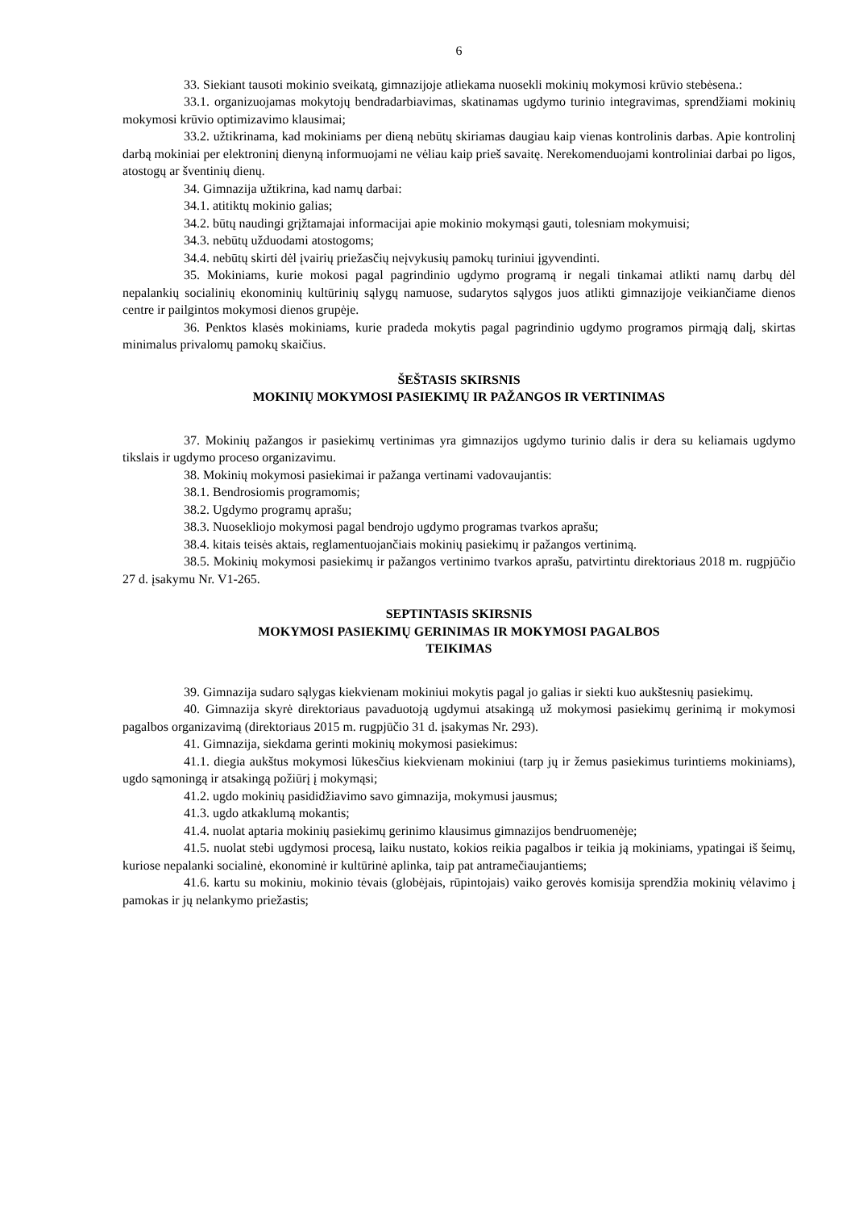6
33. Siekiant tausoti mokinio sveikatą, gimnazijoje atliekama nuosekli mokinių mokymosi krūvio stebėsena.:
33.1. organizuojamas mokytojų bendradarbiavimas, skatinamas ugdymo turinio integravimas, sprendžiami mokinių mokymosi krūvio optimizavimo klausimai;
33.2. užtikrinama, kad mokiniams per dieną nebūtų skiriamas daugiau kaip vienas kontrolinis darbas. Apie kontrolinį darbą mokiniai per elektroninį dienyną informuojami ne vėliau kaip prieš savaitę. Nerekomenduojami kontroliniai darbai po ligos, atostogų ar šventinių dienų.
34. Gimnazija užtikrina, kad namų darbai:
34.1. atitiktų mokinio galias;
34.2. būtų naudingi grįžtamajai informacijai apie mokinio mokymąsi gauti, tolesniam mokymuisi;
34.3. nebūtų užduodami atostogoms;
34.4. nebūtų skirti dėl įvairių priežasčių neįvykusių pamokų turiniui įgyvendinti.
35. Mokiniams, kurie mokosi pagal pagrindinio ugdymo programą ir negali tinkamai atlikti namų darbų dėl nepalankių socialinių ekonominių kultūrinių sąlygų namuose, sudarytos sąlygos juos atlikti gimnazijoje veikiančiame dienos centre ir pailgintos mokymosi dienos grupėje.
36. Penktos klasės mokiniams, kurie pradeda mokytis pagal pagrindinio ugdymo programos pirmąją dalį, skirtas minimalus privalomų pamokų skaičius.
ŠEŠTASIS SKIRSNIS
MOKINIŲ MOKYMOSI PASIEKIMŲ IR PAŽANGOS IR VERTINIMAS
37. Mokinių pažangos ir pasiekimų vertinimas yra gimnazijos ugdymo turinio dalis ir dera su keliamais ugdymo tikslais ir ugdymo proceso organizavimu.
38. Mokinių mokymosi pasiekimai ir pažanga vertinami vadovaujantis:
38.1. Bendrosiomis programomis;
38.2. Ugdymo programų aprašu;
38.3. Nuosekliojo mokymosi pagal bendrojo ugdymo programas tvarkos aprašu;
38.4. kitais teisės aktais, reglamentuojančiais mokinių pasiekimų ir pažangos vertinimą.
38.5. Mokinių mokymosi pasiekimų ir pažangos vertinimo tvarkos aprašu, patvirtintu direktoriaus 2018 m. rugpjūčio 27 d. įsakymu Nr. V1-265.
SEPTINTASIS SKIRSNIS
MOKYMOSI PASIEKIMŲ GERINIMAS IR MOKYMOSI PAGALBOS
TEIKIMAS
39. Gimnazija sudaro sąlygas kiekvienam mokiniui mokytis pagal jo galias ir siekti kuo aukštesnių pasiekimų.
40. Gimnazija skyrė direktoriaus pavaduotoją ugdymui atsakingą už mokymosi pasiekimų gerinimą ir mokymosi pagalbos organizavimą (direktoriaus 2015 m. rugpjūčio 31 d. įsakymas Nr. 293).
41. Gimnazija, siekdama gerinti mokinių mokymosi pasiekimus:
41.1. diegia aukštus mokymosi lūkesčius kiekvienam mokiniui (tarp jų ir žemus pasiekimus turintiems mokiniams), ugdo sąmoningą ir atsakingą požiūrį į mokymąsi;
41.2. ugdo mokinių pasididžiavimo savo gimnazija, mokymusi jausmus;
41.3. ugdo atkaklumą mokantis;
41.4. nuolat aptaria mokinių pasiekimų gerinimo klausimus gimnazijos bendruomenėje;
41.5. nuolat stebi ugdymosi procesą, laiku nustato, kokios reikia pagalbos ir teikia ją mokiniams, ypatingai iš šeimų, kuriose nepalanki socialinė, ekonominė ir kultūrinė aplinka, taip pat antramečiaujantiems;
41.6. kartu su mokiniu, mokinio tėvais (globėjais, rūpintojais) vaiko gerovės komisija sprendžia mokinių vėlavimo į pamokas ir jų nelankymo priežastis;